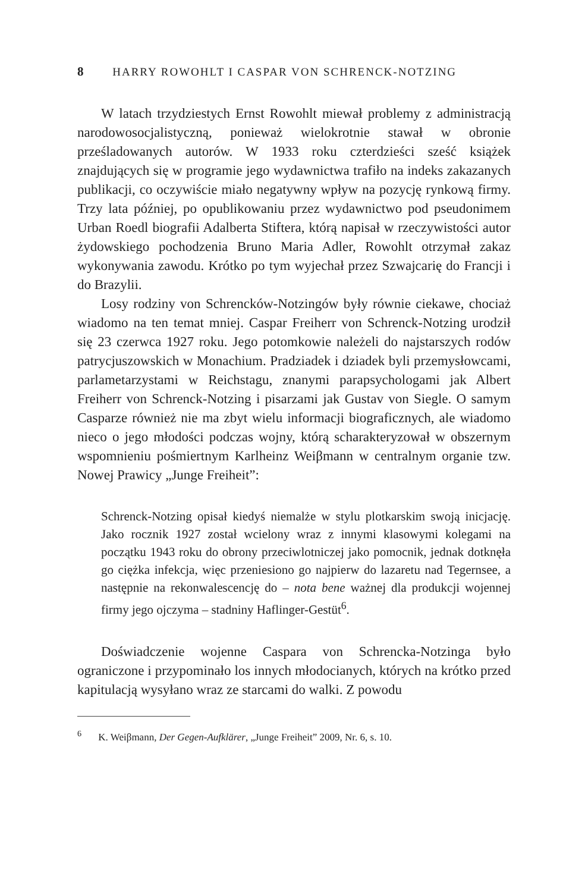8 HARRY ROWOHLT I CASPAR VON SCHRENCK-NOTZING
W latach trzydziestych Ernst Rowohlt miewał problemy z administracją narodowosocjalistyczną, ponieważ wielokrotnie stawał w obronie prześladowanych autorów. W 1933 roku czterdzieści sześć książek znajdujących się w programie jego wydawnictwa trafiło na indeks zakazanych publikacji, co oczywiście miało negatywny wpływ na pozycję rynkową firmy. Trzy lata później, po opublikowaniu przez wydawnictwo pod pseudonimem Urban Roedl biografii Adalberta Stiftera, którą napisał w rzeczywistości autor żydowskiego pochodzenia Bruno Maria Adler, Rowohlt otrzymał zakaz wykonywania zawodu. Krótko po tym wyjechał przez Szwajcarię do Francji i do Brazylii.
Losy rodziny von Schrencków-Notzingów były równie ciekawe, chociaż wiadomo na ten temat mniej. Caspar Freiherr von Schrenck-Notzing urodził się 23 czerwca 1927 roku. Jego potomkowie należeli do najstarszych rodów patrycjuszowskich w Monachium. Pradziadek i dziadek byli przemysłowcami, parlametarzystami w Reichstagu, znanymi parapsychologami jak Albert Freiherr von Schrenck-Notzing i pisarzami jak Gustav von Siegle. O samym Casparze również nie ma zbyt wielu informacji biograficznych, ale wiadomo nieco o jego młodości podczas wojny, którą scharakteryzował w obszernym wspomnieniu pośmiertnym Karlheinz Weiβmann w centralnym organie tzw. Nowej Prawicy „Junge Freiheit”:
Schrenck-Notzing opisał kiedyś niemalże w stylu plotkarskim swoją inicjację. Jako rocznik 1927 został wcielony wraz z innymi klasowymi kolegami na początku 1943 roku do obrony przeciwlotniczej jako pomocnik, jednak dotknęła go ciężka infekcja, więc przeniesiono go najpierw do lazaretu nad Tegernsee, a następnie na rekonwalescencję do – nota bene ważnej dla produkcji wojennej firmy jego ojczyma – stadniny Haflinger-Gestüt<sup>6</sup>.
Doświadczenie wojenne Caspara von Schrencka-Notzinga było ograniczone i przypominało los innych młodocianych, których na krótko przed kapitulacją wysyłano wraz ze starcami do walki. Z powodu
<sup>6</sup> K. Weiβmann, Der Gegen-Aufklärer, „Junge Freiheit” 2009, Nr. 6, s. 10.